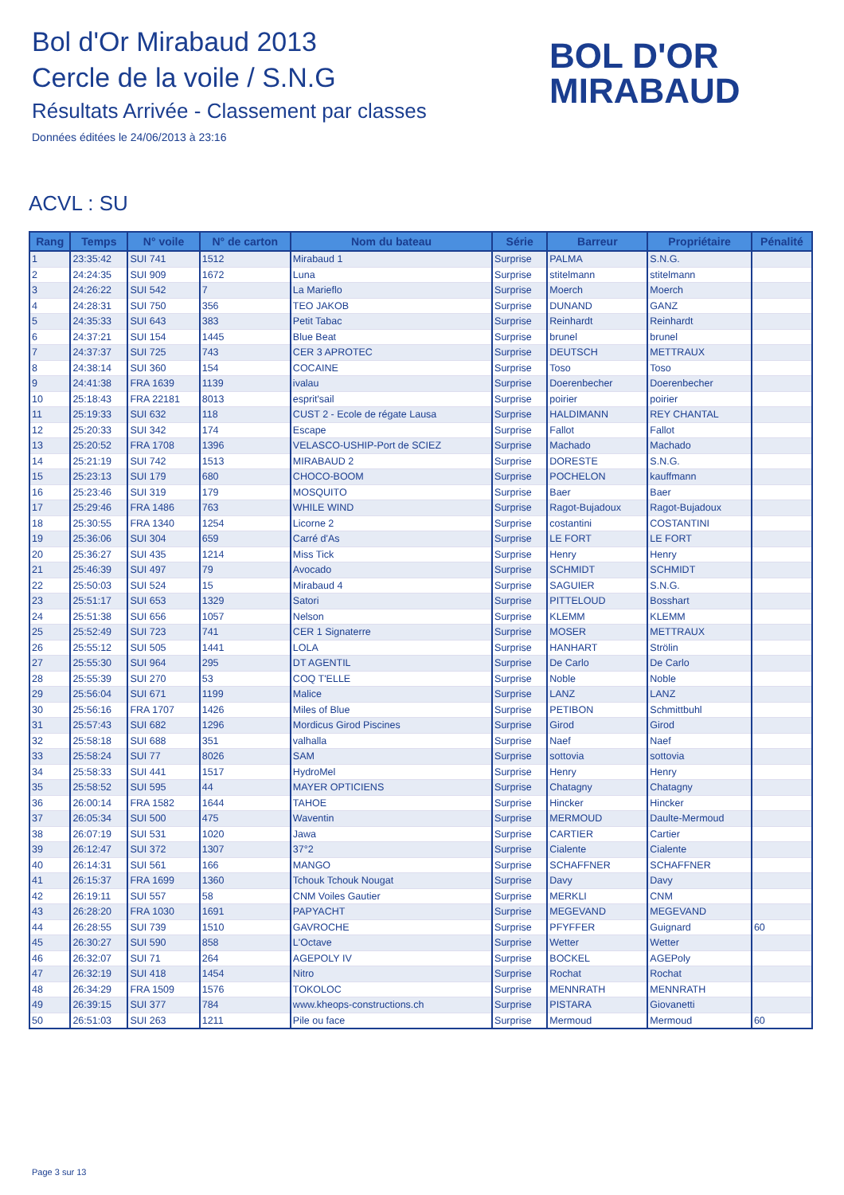Bol d'Or Mirabaud 2013
Cercle de la voile / S.N.G
Résultats Arrivée - Classement par classes
Données éditées le 24/06/2013 à 23:16
BOL D'OR
MIRABAUD
ACVL : SU
| Rang | Temps | N° voile | N° de carton | Nom du bateau | Série | Barreur | Propriétaire | Pénalité |
| --- | --- | --- | --- | --- | --- | --- | --- | --- |
| 1 | 23:35:42 | SUI 741 | 1512 | Mirabaud 1 | Surprise | PALMA | S.N.G. | |
| 2 | 24:24:35 | SUI 909 | 1672 | Luna | Surprise | stitelmann | stitelmann | |
| 3 | 24:26:22 | SUI 542 | 7 | La Marieflo | Surprise | Moerch | Moerch | |
| 4 | 24:28:31 | SUI 750 | 356 | TEO JAKOB | Surprise | DUNAND | GANZ | |
| 5 | 24:35:33 | SUI 643 | 383 | Petit Tabac | Surprise | Reinhardt | Reinhardt | |
| 6 | 24:37:21 | SUI 154 | 1445 | Blue Beat | Surprise | brunel | brunel | |
| 7 | 24:37:37 | SUI 725 | 743 | CER 3 APROTEC | Surprise | DEUTSCH | METTRAUX | |
| 8 | 24:38:14 | SUI 360 | 154 | COCAINE | Surprise | Toso | Toso | |
| 9 | 24:41:38 | FRA 1639 | 1139 | ivalau | Surprise | Doerenbecher | Doerenbecher | |
| 10 | 25:18:43 | FRA 22181 | 8013 | esprit'sail | Surprise | poirier | poirier | |
| 11 | 25:19:33 | SUI 632 | 118 | CUST 2 - Ecole de régate Lausa | Surprise | HALDIMANN | REY CHANTAL | |
| 12 | 25:20:33 | SUI 342 | 174 | Escape | Surprise | Fallot | Fallot | |
| 13 | 25:20:52 | FRA 1708 | 1396 | VELASCO-USHIP-Port de SCIEZ | Surprise | Machado | Machado | |
| 14 | 25:21:19 | SUI 742 | 1513 | MIRABAUD 2 | Surprise | DORESTE | S.N.G. | |
| 15 | 25:23:13 | SUI 179 | 680 | CHOCO-BOOM | Surprise | POCHELON | kauffmann | |
| 16 | 25:23:46 | SUI 319 | 179 | MOSQUITO | Surprise | Baer | Baer | |
| 17 | 25:29:46 | FRA 1486 | 763 | WHILE WIND | Surprise | Ragot-Bujadoux | Ragot-Bujadoux | |
| 18 | 25:30:55 | FRA 1340 | 1254 | Licorne 2 | Surprise | costantini | COSTANTINI | |
| 19 | 25:36:06 | SUI 304 | 659 | Carré d'As | Surprise | LE FORT | LE FORT | |
| 20 | 25:36:27 | SUI 435 | 1214 | Miss Tick | Surprise | Henry | Henry | |
| 21 | 25:46:39 | SUI 497 | 79 | Avocado | Surprise | SCHMIDT | SCHMIDT | |
| 22 | 25:50:03 | SUI 524 | 15 | Mirabaud 4 | Surprise | SAGUIER | S.N.G. | |
| 23 | 25:51:17 | SUI 653 | 1329 | Satori | Surprise | PITTELOUD | Bosshart | |
| 24 | 25:51:38 | SUI 656 | 1057 | Nelson | Surprise | KLEMM | KLEMM | |
| 25 | 25:52:49 | SUI 723 | 741 | CER 1 Signaterre | Surprise | MOSER | METTRAUX | |
| 26 | 25:55:12 | SUI 505 | 1441 | LOLA | Surprise | HANHART | Strölin | |
| 27 | 25:55:30 | SUI 964 | 295 | DT AGENTIL | Surprise | De Carlo | De Carlo | |
| 28 | 25:55:39 | SUI 270 | 53 | COQ T'ELLE | Surprise | Noble | Noble | |
| 29 | 25:56:04 | SUI 671 | 1199 | Malice | Surprise | LANZ | LANZ | |
| 30 | 25:56:16 | FRA 1707 | 1426 | Miles of Blue | Surprise | PETIBON | Schmittbuhl | |
| 31 | 25:57:43 | SUI 682 | 1296 | Mordicus Girod Piscines | Surprise | Girod | Girod | |
| 32 | 25:58:18 | SUI 688 | 351 | valhalla | Surprise | Naef | Naef | |
| 33 | 25:58:24 | SUI 77 | 8026 | SAM | Surprise | sottovia | sottovia | |
| 34 | 25:58:33 | SUI 441 | 1517 | HydroMel | Surprise | Henry | Henry | |
| 35 | 25:58:52 | SUI 595 | 44 | MAYER OPTICIENS | Surprise | Chatagny | Chatagny | |
| 36 | 26:00:14 | FRA 1582 | 1644 | TAHOE | Surprise | Hincker | Hincker | |
| 37 | 26:05:34 | SUI 500 | 475 | Waventin | Surprise | MERMOUD | Daulte-Mermoud | |
| 38 | 26:07:19 | SUI 531 | 1020 | Jawa | Surprise | CARTIER | Cartier | |
| 39 | 26:12:47 | SUI 372 | 1307 | 37°2 | Surprise | Cialente | Cialente | |
| 40 | 26:14:31 | SUI 561 | 166 | MANGO | Surprise | SCHAFFNER | SCHAFFNER | |
| 41 | 26:15:37 | FRA 1699 | 1360 | Tchouk Tchouk Nougat | Surprise | Davy | Davy | |
| 42 | 26:19:11 | SUI 557 | 58 | CNM Voiles Gautier | Surprise | MERKLI | CNM | |
| 43 | 26:28:20 | FRA 1030 | 1691 | PAPYACHT | Surprise | MEGEVAND | MEGEVAND | |
| 44 | 26:28:55 | SUI 739 | 1510 | GAVROCHE | Surprise | PFYFFER | Guignard | 60 |
| 45 | 26:30:27 | SUI 590 | 858 | L'Octave | Surprise | Wetter | Wetter | |
| 46 | 26:32:07 | SUI 71 | 264 | AGEPOLY IV | Surprise | BOCKEL | AGEPoly | |
| 47 | 26:32:19 | SUI 418 | 1454 | Nitro | Surprise | Rochat | Rochat | |
| 48 | 26:34:29 | FRA 1509 | 1576 | TOKOLOC | Surprise | MENNRATH | MENNRATH | |
| 49 | 26:39:15 | SUI 377 | 784 | www.kheops-constructions.ch | Surprise | PISTARA | Giovanetti | |
| 50 | 26:51:03 | SUI 263 | 1211 | Pile ou face | Surprise | Mermoud | Mermoud | 60 |
Page 3 sur 13